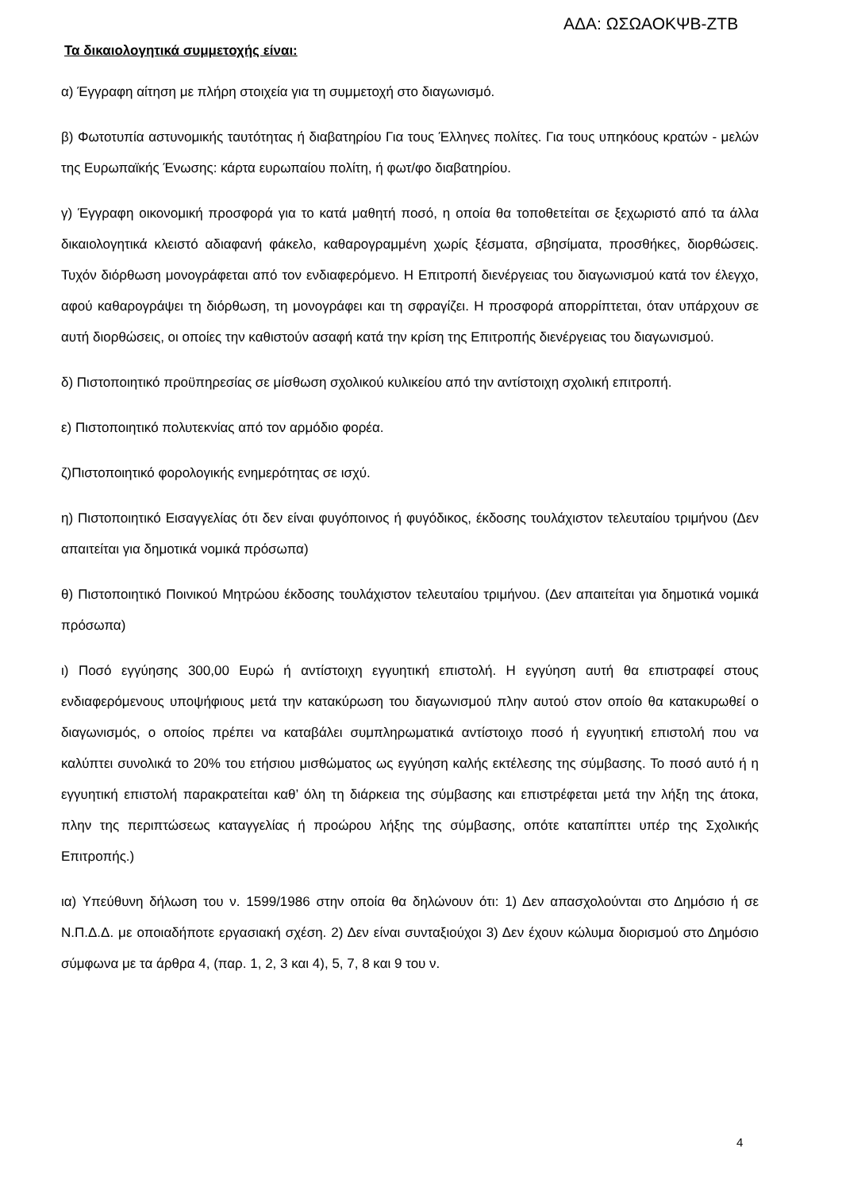ΑΔΑ: ΩΣΩΑΟΚΨΒ-ΖΤΒ
Τα δικαιολογητικά συμμετοχής είναι:
α) Έγγραφη αίτηση με πλήρη στοιχεία για τη συμμετοχή στο διαγωνισμό.
β) Φωτοτυπία αστυνομικής ταυτότητας ή διαβατηρίου Για τους Έλληνες πολίτες. Για τους υπηκόους κρατών - μελών της Ευρωπαϊκής Ένωσης: κάρτα ευρωπαίου πολίτη, ή φωτ/φο διαβατηρίου.
γ) Έγγραφη οικονομική προσφορά για το κατά μαθητή ποσό, η οποία θα τοποθετείται σε ξεχωριστό από τα άλλα δικαιολογητικά κλειστό αδιαφανή φάκελο, καθαρογραμμένη χωρίς ξέσματα, σβησίματα, προσθήκες, διορθώσεις. Τυχόν διόρθωση μονογράφεται από τον ενδιαφερόμενο. Η Επιτροπή διενέργειας του διαγωνισμού κατά τον έλεγχο, αφού καθαρογράψει τη διόρθωση, τη μονογράφει και τη σφραγίζει. Η προσφορά απορρίπτεται, όταν υπάρχουν σε αυτή διορθώσεις, οι οποίες την καθιστούν ασαφή κατά την κρίση της Επιτροπής διενέργειας του διαγωνισμού.
δ) Πιστοποιητικό προϋπηρεσίας σε μίσθωση σχολικού κυλικείου από την αντίστοιχη σχολική επιτροπή.
ε) Πιστοποιητικό πολυτεκνίας από τον αρμόδιο φορέα.
ζ)Πιστοποιητικό φορολογικής ενημερότητας σε ισχύ.
η) Πιστοποιητικό Εισαγγελίας ότι δεν είναι φυγόποινος ή φυγόδικος, έκδοσης τουλάχιστον τελευταίου τριμήνου (Δεν απαιτείται για δημοτικά νομικά πρόσωπα)
θ) Πιστοποιητικό Ποινικού Μητρώου έκδοσης τουλάχιστον τελευταίου τριμήνου. (Δεν απαιτείται για δημοτικά νομικά πρόσωπα)
ι) Ποσό εγγύησης 300,00 Ευρώ ή αντίστοιχη εγγυητική επιστολή. Η εγγύηση αυτή θα επιστραφεί στους ενδιαφερόμενους υποψήφιους μετά την κατακύρωση του διαγωνισμού πλην αυτού στον οποίο θα κατακυρωθεί ο διαγωνισμός, ο οποίος πρέπει να καταβάλει συμπληρωματικά αντίστοιχο ποσό ή εγγυητική επιστολή που να καλύπτει συνολικά το 20% του ετήσιου μισθώματος ως εγγύηση καλής εκτέλεσης της σύμβασης. Το ποσό αυτό ή η εγγυητική επιστολή παρακρατείται καθ’ όλη τη διάρκεια της σύμβασης και επιστρέφεται μετά την λήξη της άτοκα, πλην της περιπτώσεως καταγγελίας ή προώρου λήξης της σύμβασης, οπότε καταπίπτει υπέρ της Σχολικής Επιτροπής.)
ια) Υπεύθυνη δήλωση του ν. 1599/1986 στην οποία θα δηλώνουν ότι: 1) Δεν απασχολούνται στο Δημόσιο ή σε Ν.Π.Δ.Δ. με οποιαδήποτε εργασιακή σχέση. 2) Δεν είναι συνταξιούχοι 3) Δεν έχουν κώλυμα διορισμού στο Δημόσιο σύμφωνα με τα άρθρα 4, (παρ. 1, 2, 3 και 4), 5, 7, 8 και 9 του ν.
4